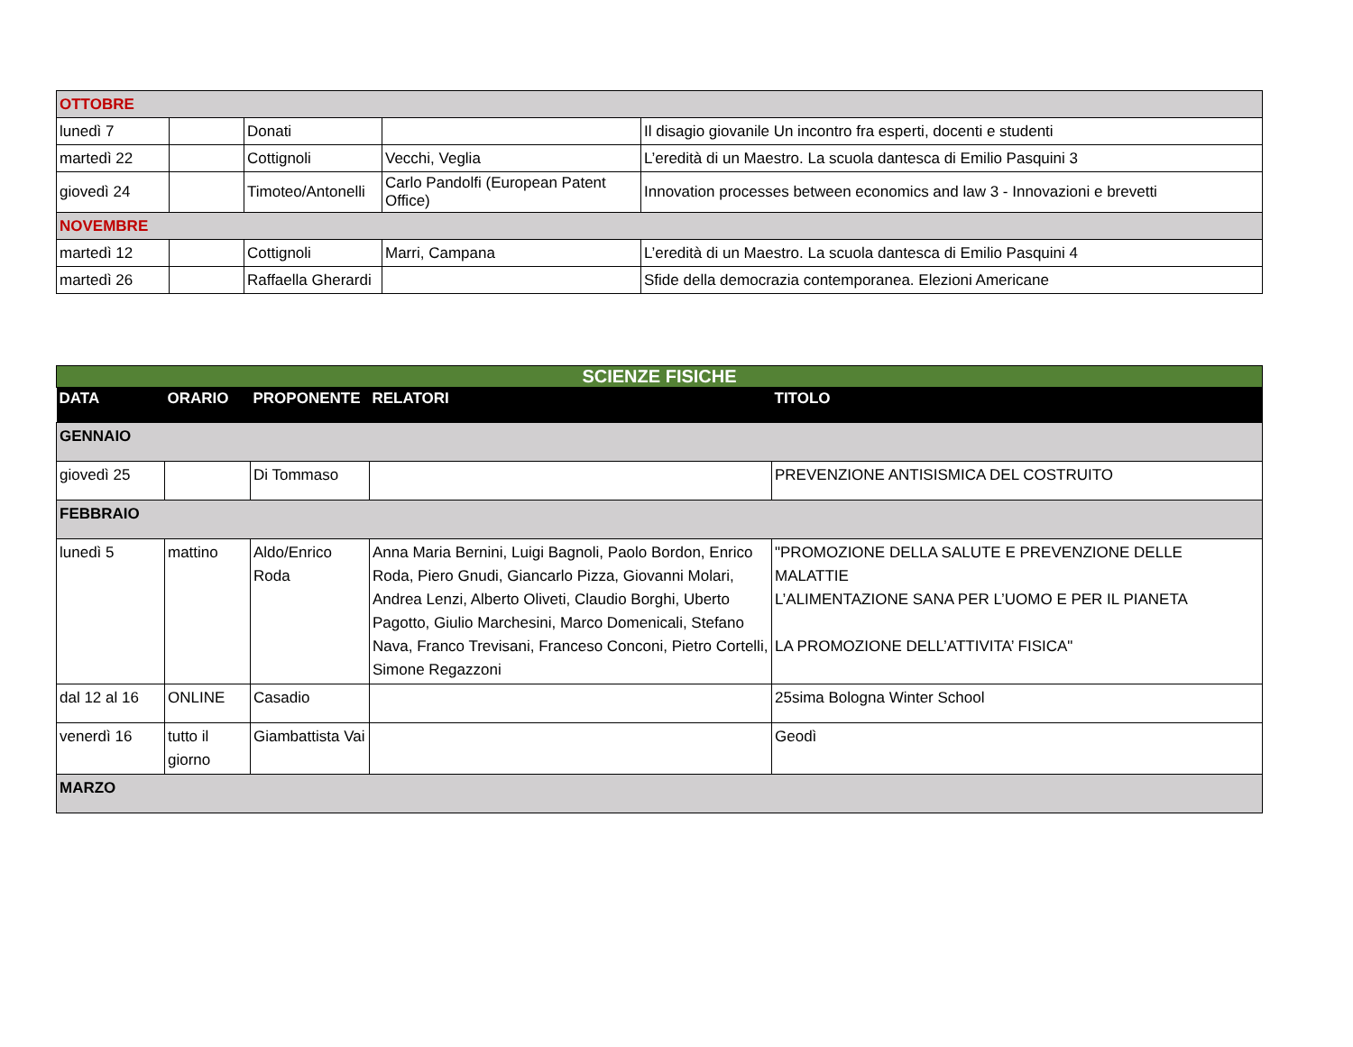| OTTOBRE | | | | |
| lunedì 7 | | Donati | | Il disagio giovanile Un incontro fra esperti, docenti e studenti |
| martedì 22 | | Cottignoli | Vecchi, Veglia | L’eredità di un Maestro. La scuola dantesca di Emilio Pasquini 3 |
| giovedì 24 | | Timoteo/Antonelli | Carlo Pandolfi (European Patent Office) | Innovation processes between economics and law 3 - Innovazioni e brevetti |
| NOVEMBRE | | | | |
| martedì 12 | | Cottignoli | Marri, Campana | L’eredità di un Maestro. La scuola dantesca di Emilio Pasquini 4 |
| martedì 26 | | Raffaella Gherardi | | Sfide della democrazia contemporanea. Elezioni Americane |
| SCIENZE FISICHE | | | | |
| --- | --- | --- | --- | --- |
| DATA | ORARIO | PROPONENTE | RELATORI | TITOLO |
| GENNAIO | | | | |
| giovedì 25 | | Di Tommaso | | PREVENZIONE ANTISISMICA DEL COSTRUITO |
| FEBBRAIO | | | | |
| lunedì 5 | mattino | Aldo/Enrico Roda | Anna Maria Bernini, Luigi Bagnoli, Paolo Bordon, Enrico Roda, Piero Gnudi, Giancarlo Pizza, Giovanni Molari, Andrea Lenzi, Alberto Oliveti, Claudio Borghi, Uberto Pagotto, Giulio Marchesini, Marco Domenicali, Stefano Nava, Franco Trevisani, Franceso Conconi, Pietro Cortelli, Simone Regazzoni | "PROMOZIONE DELLA SALUTE E PREVENZIONE DELLE MALATTIE L’ALIMENTAZIONE SANA PER L’UOMO E PER IL PIANETA LA PROMOZIONE DELL’ATTIVITA’ FISICA" |
| dal 12 al 16 | ONLINE | Casadio | | 25sima Bologna Winter School |
| venerdì 16 | tutto il giorno | Giambattista Vai | | Geodì |
| MARZO | | | | |